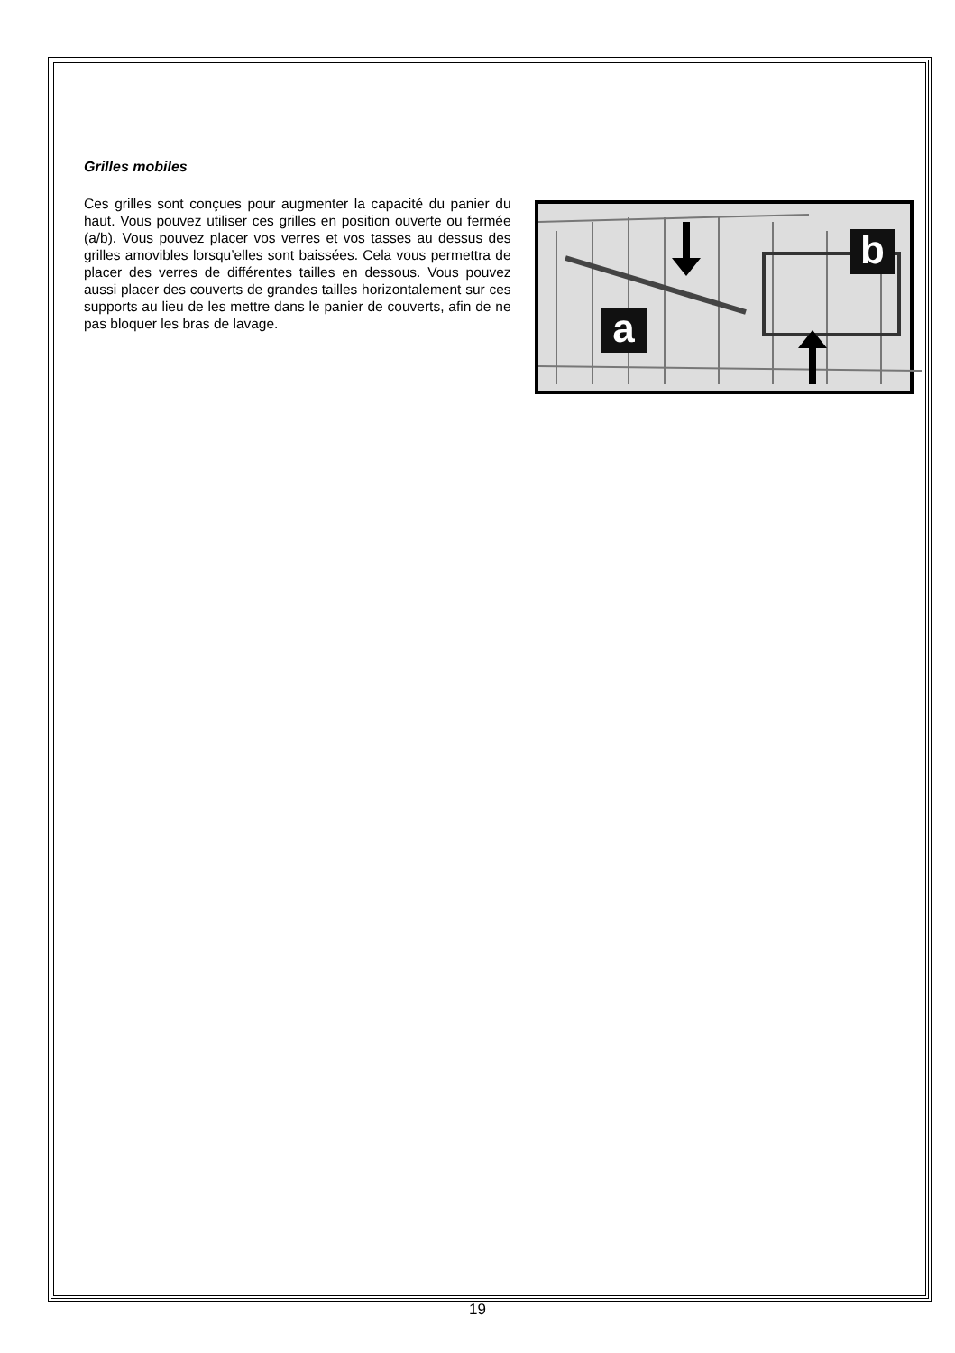Grilles mobiles
Ces grilles sont conçues pour augmenter la capacité du panier du haut. Vous pouvez utiliser ces grilles en position ouverte ou fermée (a/b). Vous pouvez placer vos verres et vos tasses au dessus des grilles amovibles lorsqu’elles sont baissées. Cela vous permettra de placer des verres de différentes tailles en dessous. Vous pouvez aussi placer des couverts de grandes tailles horizontalement sur ces supports au lieu de les mettre dans le panier de couverts, afin de ne pas bloquer les bras de lavage.
a
b
19